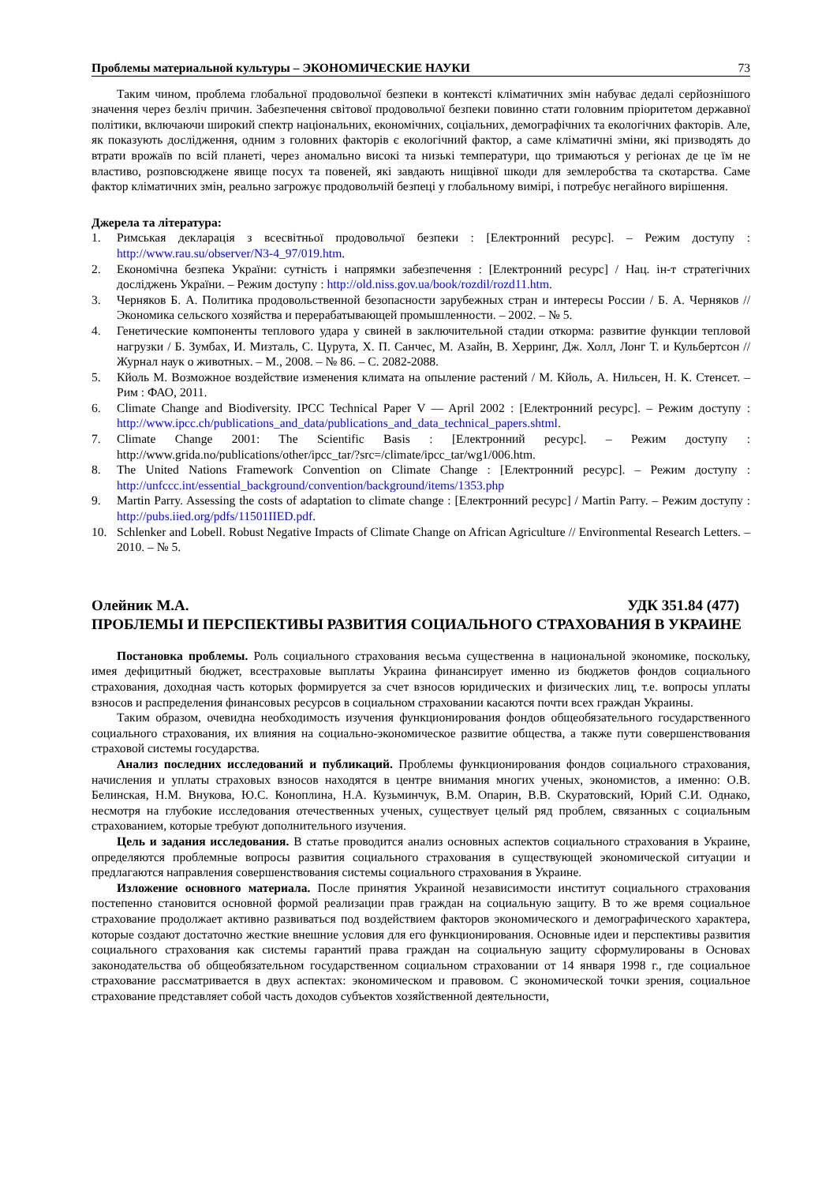Проблемы материальной культуры – ЭКОНОМИЧЕСКИЕ НАУКИ 73
Таким чином, проблема глобальної продовольчої безпеки в контексті кліматичних змін набуває дедалі серйознішого значення через безліч причин. Забезпечення світової продовольчої безпеки повинно стати головним пріоритетом державної політики, включаючи широкий спектр національних, економічних, соціальних, демографічних та екологічних факторів. Але, як показують дослідження, одним з головних факторів є екологічний фактор, а саме кліматичні зміни, які призводять до втрати врожаїв по всій планеті, через аномально високі та низькі температури, що тримаються у регіонах де це їм не властиво, розповсюджене явище посух та повеней, які завдають нищівної шкоди для землеробства та скотарства. Саме фактор кліматичних змін, реально загрожує продовольчій безпеці у глобальному вимірі, і потребує негайного вирішення.
Джерела та література:
1. Римськая декларація з всесвітньої продовольчої безпеки : [Електронний ресурс]. – Режим доступу : http://www.rau.su/observer/N3-4_97/019.htm.
2. Економічна безпека України: сутність і напрямки забезпечення : [Електронний ресурс] / Нац. ін-т стратегічних досліджень України. – Режим доступу : http://old.niss.gov.ua/book/rozdil/rozd11.htm.
3. Черняков Б. А. Политика продовольственной безопасности зарубежных стран и интересы России / Б. А. Черняков // Экономика сельского хозяйства и перерабатывающей промышленности. – 2002. – № 5.
4. Генетические компоненты теплового удара у свиней в заключительной стадии откорма: развитие функции тепловой нагрузки / Б. Зумбах, И. Мизталь, С. Цурута, Х. П. Санчес, М. Азайн, В. Херринг, Дж. Холл, Лонг Т. и Кульбертсон // Журнал наук о животных. – М., 2008. – № 86. – С. 2082-2088.
5. Кйоль М. Возможное воздействие изменения климата на опыление растений / М. Кйоль, А. Нильсен, Н. К. Стенсет. – Рим : ФАО, 2011.
6. Climate Change and Biodiversity. IPCC Technical Paper V — April 2002 : [Електронний ресурс]. – Режим доступу : http://www.ipcc.ch/publications_and_data/publications_and_data_technical_papers.shtml.
7. Climate Change 2001: The Scientific Basis : [Електронний ресурс]. – Режим доступу : http://www.grida.no/publications/other/ipcc_tar/?src=/climate/ipcc_tar/wg1/006.htm.
8. The United Nations Framework Convention on Climate Change : [Електронний ресурс]. – Режим доступу : http://unfccc.int/essential_background/convention/background/items/1353.php
9. Martin Parry. Assessing the costs of adaptation to climate change : [Електронний ресурс] / Martin Parry. – Режим доступу : http://pubs.iied.org/pdfs/11501IIED.pdf.
10. Schlenker and Lobell. Robust Negative Impacts of Climate Change on African Agriculture // Environmental Research Letters. – 2010. – № 5.
Олейник М.А. УДК 351.84 (477)
ПРОБЛЕМЫ И ПЕРСПЕКТИВЫ РАЗВИТИЯ СОЦИАЛЬНОГО СТРАХОВАНИЯ В УКРАИНЕ
Постановка проблемы. Роль социального страхования весьма существенна в национальной экономике, поскольку, имея дефицитный бюджет, всестраховые выплаты Украина финансирует именно из бюджетов фондов социального страхования, доходная часть которых формируется за счет взносов юридических и физических лиц, т.е. вопросы уплаты взносов и распределения финансовых ресурсов в социальном страховании касаются почти всех граждан Украины.
Таким образом, очевидна необходимость изучения функционирования фондов общеобязательного государственного социального страхования, их влияния на социально-экономическое развитие общества, а также пути совершенствования страховой системы государства.
Анализ последних исследований и публикаций. Проблемы функционирования фондов социального страхования, начисления и уплаты страховых взносов находятся в центре внимания многих ученых, экономистов, а именно: О.В. Белинская, Н.М. Внукова, Ю.С. Коноплина, Н.А. Кузьминчук, В.М. Опарин, В.В. Скуратовский, Юрий С.И. Однако, несмотря на глубокие исследования отечественных ученых, существует целый ряд проблем, связанных с социальным страхованием, которые требуют дополнительного изучения.
Цель и задания исследования. В статье проводится анализ основных аспектов социального страхования в Украине, определяются проблемные вопросы развития социального страхования в существующей экономической ситуации и предлагаются направления совершенствования системы социального страхования в Украине.
Изложение основного материала. После принятия Украиной независимости институт социального страхования постепенно становится основной формой реализации прав граждан на социальную защиту. В то же время социальное страхование продолжает активно развиваться под воздействием факторов экономического и демографического характера, которые создают достаточно жесткие внешние условия для его функционирования. Основные идеи и перспективы развития социального страхования как системы гарантий права граждан на социальную защиту сформулированы в Основах законодательства об общеобязательном государственном социальном страховании от 14 января 1998 г., где социальное страхование рассматривается в двух аспектах: экономическом и правовом. С экономической точки зрения, социальное страхование представляет собой часть доходов субъектов хозяйственной деятельности,